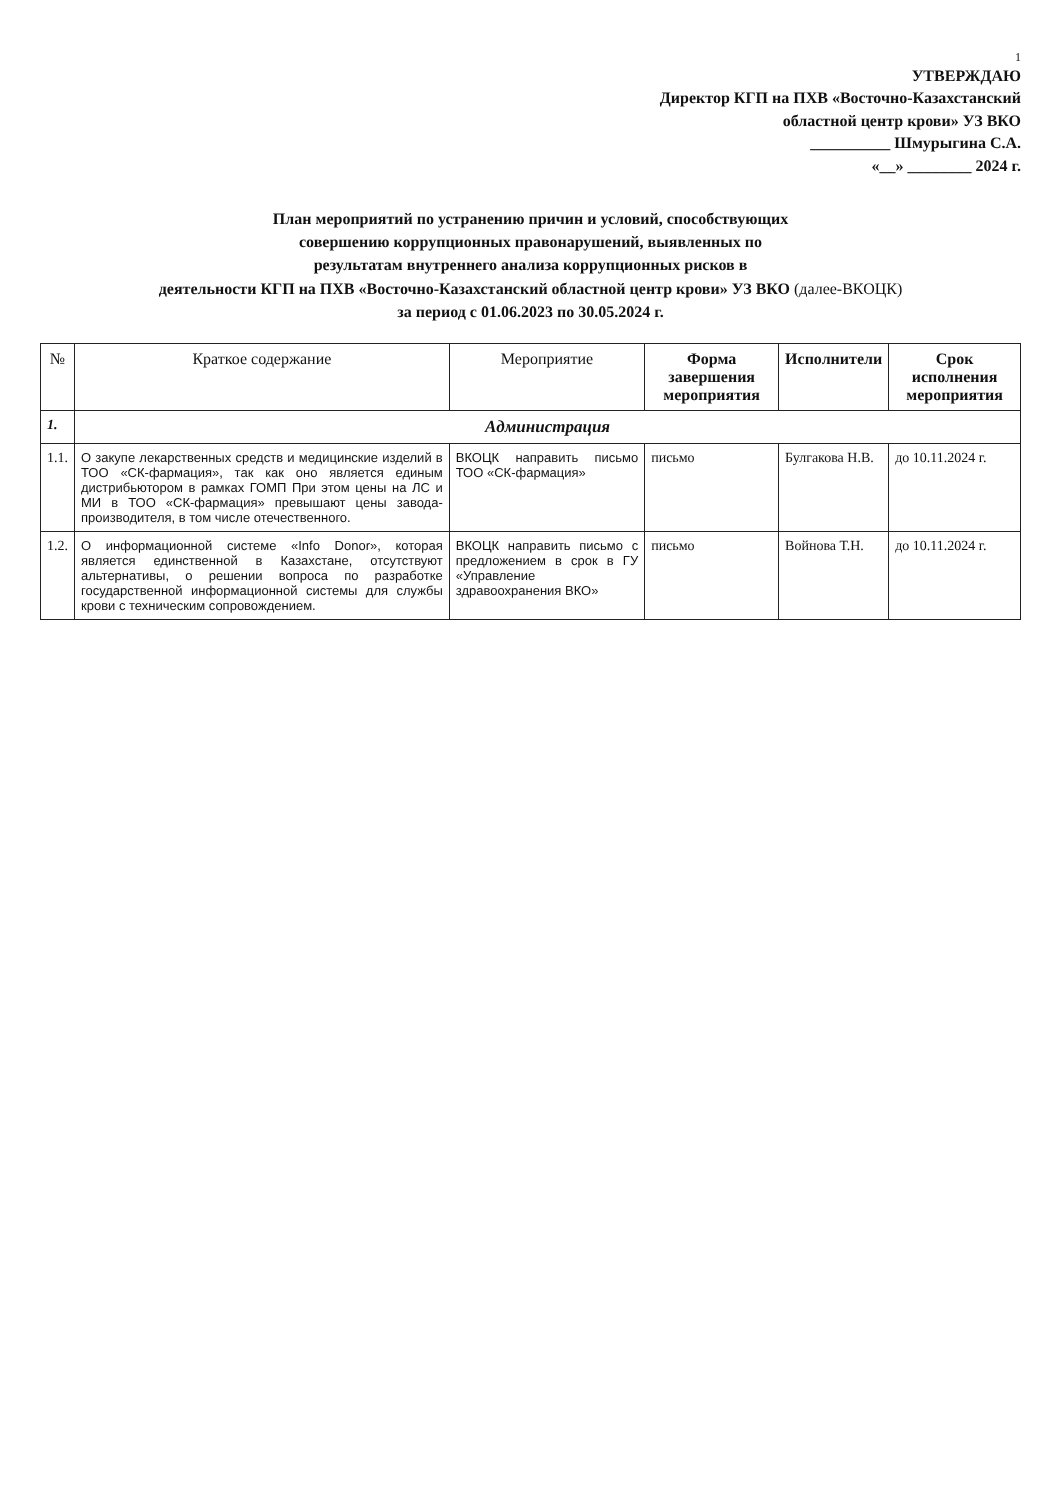1
УТВЕРЖДАЮ
Директор КГП на ПХВ «Восточно-Казахстанский
областной центр крови» УЗ ВКО
__________ Шмурыгина С.А.
«__» ________ 2024 г.
План мероприятий по устранению причин и условий, способствующих
совершению коррупционных правонарушений, выявленных по
результатам внутреннего анализа коррупционных рисков в
деятельности КГП на ПХВ «Восточно-Казахстанский областной центр крови» УЗ ВКО (далее-ВКОЦК)
за период с 01.06.2023 по 30.05.2024 г.
| № | Краткое содержание | Мероприятие | Форма завершения мероприятия | Исполнители | Срок исполнения мероприятия |
| --- | --- | --- | --- | --- | --- |
| 1. | Администрация | | | | |
| 1.1. | О закупе лекарственных средств и медицинские изделий в ТОО «СК-фармация», так как оно является единым дистрибьютором в рамках ГОМП При этом цены на ЛС и МИ в ТОО «СК-фармация» превышают цены завода-производителя, в том числе отечественного. | ВКОЦК направить письмо ТОО «СК-фармация» | письмо | Булгакова Н.В. | до 10.11.2024 г. |
| 1.2. | О информационной системе «Info Donor», которая является единственной в Казахстане, отсутствуют альтернативы, о решении вопроса по разработке государственной информационной системы для службы крови с техническим сопровождением. | ВКОЦК направить письмо с предложением в срок в ГУ «Управление здравоохранения ВКО» | письмо | Войнова Т.Н. | до 10.11.2024 г. |